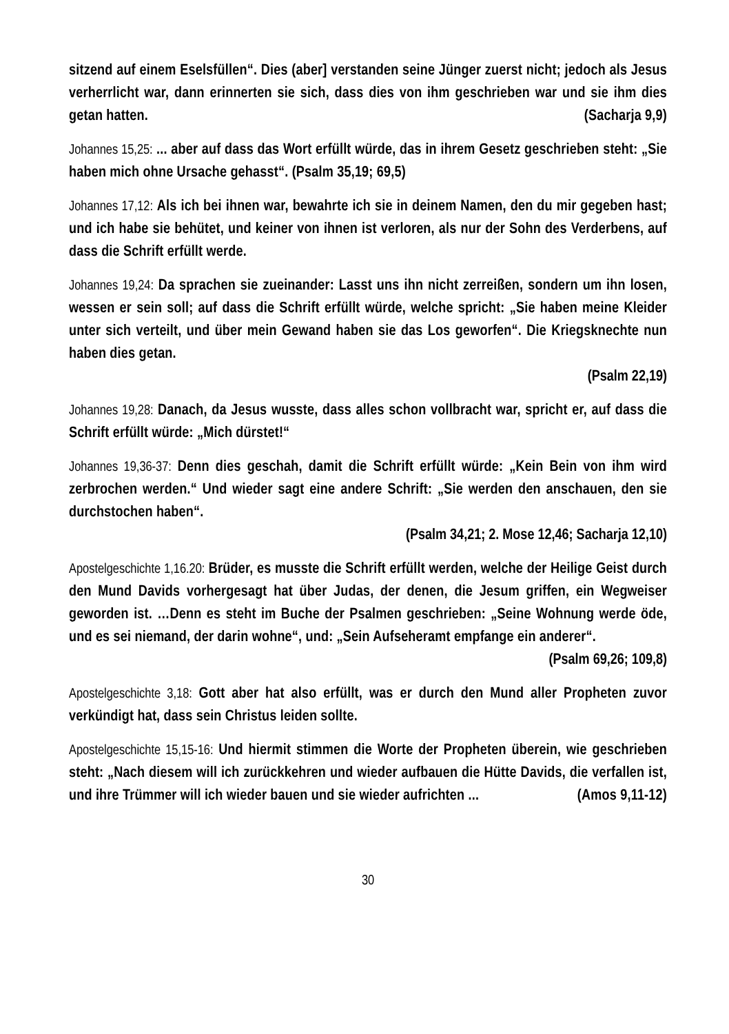sitzend auf einem Eselsfüllen“. Dies (aber] verstanden seine Jünger zuerst nicht; jedoch als Jesus verherrlicht war, dann erinnerten sie sich, dass dies von ihm geschrieben war und sie ihm dies getan hatten. (Sacharja 9,9)
Johannes 15,25: ... aber auf dass das Wort erfüllt würde, das in ihrem Gesetz geschrieben steht: „Sie haben mich ohne Ursache gehasst“. (Psalm 35,19; 69,5)
Johannes 17,12: Als ich bei ihnen war, bewahrte ich sie in deinem Namen, den du mir gegeben hast; und ich habe sie behütet, und keiner von ihnen ist verloren, als nur der Sohn des Verderbens, auf dass die Schrift erfüllt werde.
Johannes 19,24: Da sprachen sie zueinander: Lasst uns ihn nicht zerreißen, sondern um ihn losen, wessen er sein soll; auf dass die Schrift erfüllt würde, welche spricht: „Sie haben meine Kleider unter sich verteilt, und über mein Gewand haben sie das Los geworfen“. Die Kriegsknechte nun haben dies getan.
(Psalm 22,19)
Johannes 19,28: Danach, da Jesus wusste, dass alles schon vollbracht war, spricht er, auf dass die Schrift erfüllt würde: „Mich dürstet!“
Johannes 19,36-37: Denn dies geschah, damit die Schrift erfüllt würde: „Kein Bein von ihm wird zerbrochen werden.“ Und wieder sagt eine andere Schrift: „Sie werden den anschauen, den sie durchstochen haben“.
(Psalm 34,21; 2. Mose 12,46; Sacharja 12,10)
Apostelgeschichte 1,16.20: Brüder, es musste die Schrift erfüllt werden, welche der Heilige Geist durch den Mund Davids vorhergesagt hat über Judas, der denen, die Jesum griffen, ein Wegweiser geworden ist. …Denn es steht im Buche der Psalmen geschrieben: „Seine Wohnung werde öde, und es sei niemand, der darin wohne“, und: „Sein Aufseheramt empfange ein anderer“.
(Psalm 69,26; 109,8)
Apostelgeschichte 3,18: Gott aber hat also erfüllt, was er durch den Mund aller Propheten zuvor verkündigt hat, dass sein Christus leiden sollte.
Apostelgeschichte 15,15-16: Und hiermit stimmen die Worte der Propheten überein, wie geschrieben steht: „Nach diesem will ich zurückkehren und wieder aufbauen die Hütte Davids, die verfallen ist, und ihre Trümmer will ich wieder bauen und sie wieder aufrichten ... (Amos 9,11-12)
30